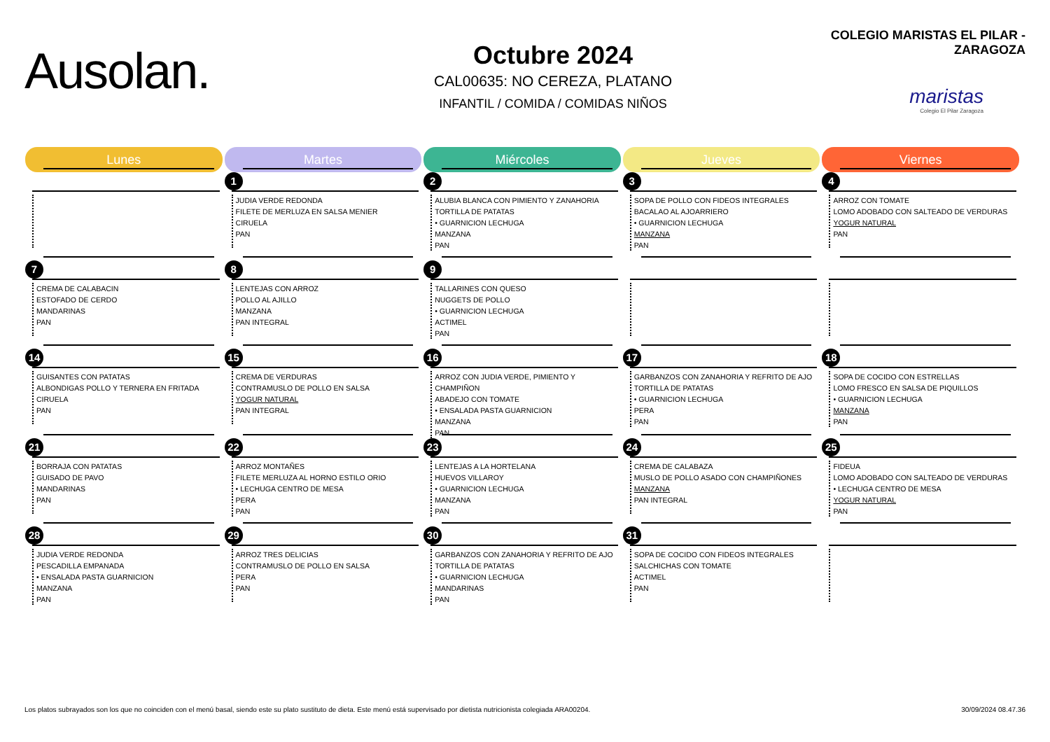Ausolan.
Octubre 2024
CAL00635: NO CEREZA, PLATANO
INFANTIL / COMIDA / COMIDAS NIÑOS
COLEGIO MARISTAS EL PILAR - ZARAGOZA
maristas
Colegio El Pilar Zaragoza
| Lunes | Martes | Miércoles | Jueves | Viernes |
| --- | --- | --- | --- | --- |
| | 1 JUDIA VERDE REDONDA FILETE DE MERLUZA EN SALSA MENIER CIRUELA PAN | 2 ALUBIA BLANCA CON PIMIENTO Y ZANAHORIA TORTILLA DE PATATAS • GUARNICION LECHUGA MANZANA PAN | 3 SOPA DE POLLO CON FIDEOS INTEGRALES BACALAO AL AJOARRIERO • GUARNICION LECHUGA MANZANA PAN | 4 ARROZ CON TOMATE LOMO ADOBADO CON SALTEADO DE VERDURAS YOGUR NATURAL PAN |
| 7 CREMA DE CALABACIN ESTOFADO DE CERDO MANDARINAS PAN | 8 LENTEJAS CON ARROZ POLLO AL AJILLO MANZANA PAN INTEGRAL | 9 TALLARINES CON QUESO NUGGETS DE POLLO • GUARNICION LECHUGA ACTIMEL PAN | | |
| 14 GUISANTES CON PATATAS ALBONDIGAS POLLO Y TERNERA EN FRITADA CIRUELA PAN | 15 CREMA DE VERDURAS CONTRAMUSLO DE POLLO EN SALSA YOGUR NATURAL PAN INTEGRAL | 16 ARROZ CON JUDIA VERDE, PIMIENTO Y CHAMPIÑON ABADEJO CON TOMATE • ENSALADA PASTA GUARNICION MANZANA PAN | 17 GARBANZOS CON ZANAHORIA Y REFRITO DE AJO TORTILLA DE PATATAS • GUARNICION LECHUGA PERA PAN | 18 SOPA DE COCIDO CON ESTRELLAS LOMO FRESCO EN SALSA DE PIQUILLOS • GUARNICION LECHUGA MANZANA PAN |
| 21 BORRAJA CON PATATAS GUISADO DE PAVO MANDARINAS PAN | 22 ARROZ MONTAÑES FILETE MERLUZA AL HORNO ESTILO ORIO • LECHUGA CENTRO DE MESA PERA PAN | 23 LENTEJAS A LA HORTELANA HUEVOS VILLAROY • GUARNICION LECHUGA MANZANA PAN | 24 CREMA DE CALABAZA MUSLO DE POLLO ASADO CON CHAMPIÑONES MANZANA PAN INTEGRAL | 25 FIDEUA LOMO ADOBADO CON SALTEADO DE VERDURAS • LECHUGA CENTRO DE MESA YOGUR NATURAL PAN |
| 28 JUDIA VERDE REDONDA PESCADILLA EMPANADA • ENSALADA PASTA GUARNICION MANZANA PAN | 29 ARROZ TRES DELICIAS CONTRAMUSLO DE POLLO EN SALSA PERA PAN | 30 GARBANZOS CON ZANAHORIA Y REFRITO DE AJO TORTILLA DE PATATAS • GUARNICION LECHUGA MANDARINAS PAN | 31 SOPA DE COCIDO CON FIDEOS INTEGRALES SALCHICHAS CON TOMATE ACTIMEL PAN | |
Los platos subrayados son los que no coinciden con el menú basal, siendo este su plato sustituto de dieta. Este menú está supervisado por dietista nutricionista colegiada ARA00204. 30/09/2024 08.47.36